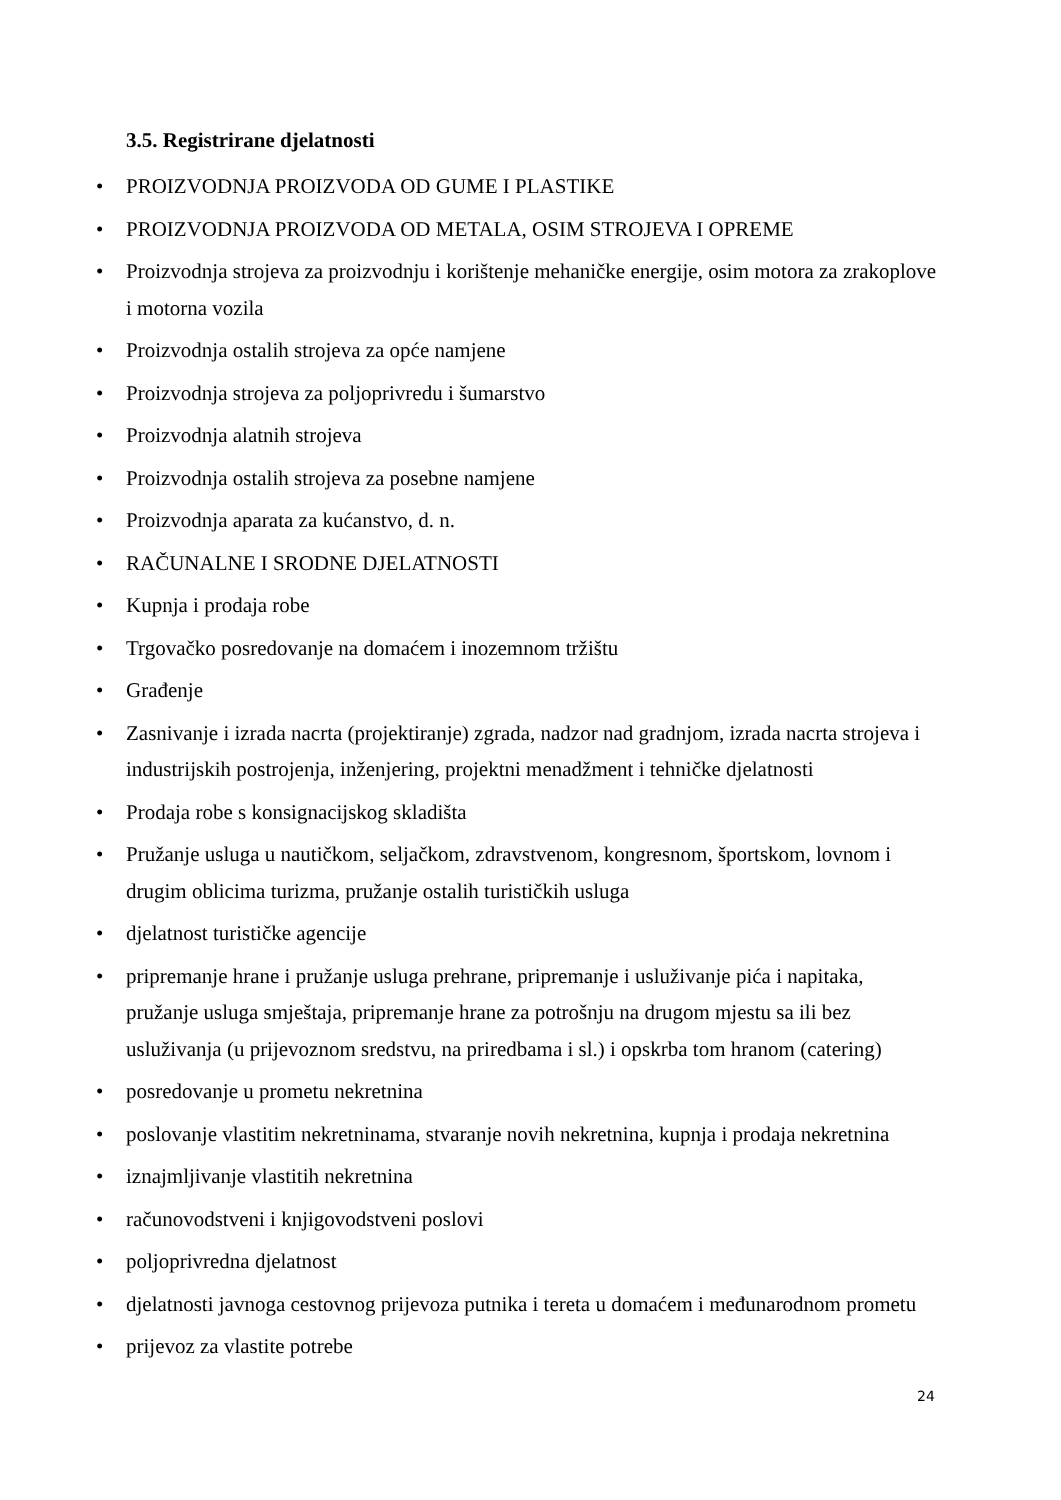3.5. Registrirane djelatnosti
• PROIZVODNJA PROIZVODA OD GUME I PLASTIKE
• PROIZVODNJA PROIZVODA OD METALA, OSIM STROJEVA I OPREME
• Proizvodnja strojeva za proizvodnju i korištenje mehaničke energije, osim motora za zrakoplove i motorna vozila
• Proizvodnja ostalih strojeva za opće namjene
• Proizvodnja strojeva za poljoprivredu i šumarstvo
• Proizvodnja alatnih strojeva
• Proizvodnja ostalih strojeva za posebne namjene
• Proizvodnja aparata za kućanstvo, d. n.
• RAČUNALNE I SRODNE DJELATNOSTI
• Kupnja i prodaja robe
• Trgovačko posredovanje na domaćem i inozemnom tržištu
• Građenje
• Zasnivanje i izrada nacrta (projektiranje) zgrada, nadzor nad gradnjom, izrada nacrta strojeva i industrijskih postrojenja, inženjering, projektni menadžment i tehničke djelatnosti
• Prodaja robe s konsignacijskog skladišta
• Pružanje usluga u nautičkom, seljačkom, zdravstvenom, kongresnom, športskom, lovnom i drugim oblicima turizma, pružanje ostalih turističkih usluga
• djelatnost turističke agencije
• pripremanje hrane i pružanje usluga prehrane, pripremanje i usluživanje pića i napitaka, pružanje usluga smještaja, pripremanje hrane za potrošnju na drugom mjestu sa ili bez usluživanja (u prijevoznom sredstvu, na priredbama i sl.) i opskrba tom hranom (catering)
• posredovanje u prometu nekretnina
• poslovanje vlastitim nekretninama, stvaranje novih nekretnina, kupnja i prodaja nekretnina
• iznajmljivanje vlastitih nekretnina
• računovodstveni i knjigovodstveni poslovi
• poljoprivredna djelatnost
• djelatnosti javnoga cestovnog prijevoza putnika i tereta u domaćem i međunarodnom prometu
• prijevoz za vlastite potrebe
24